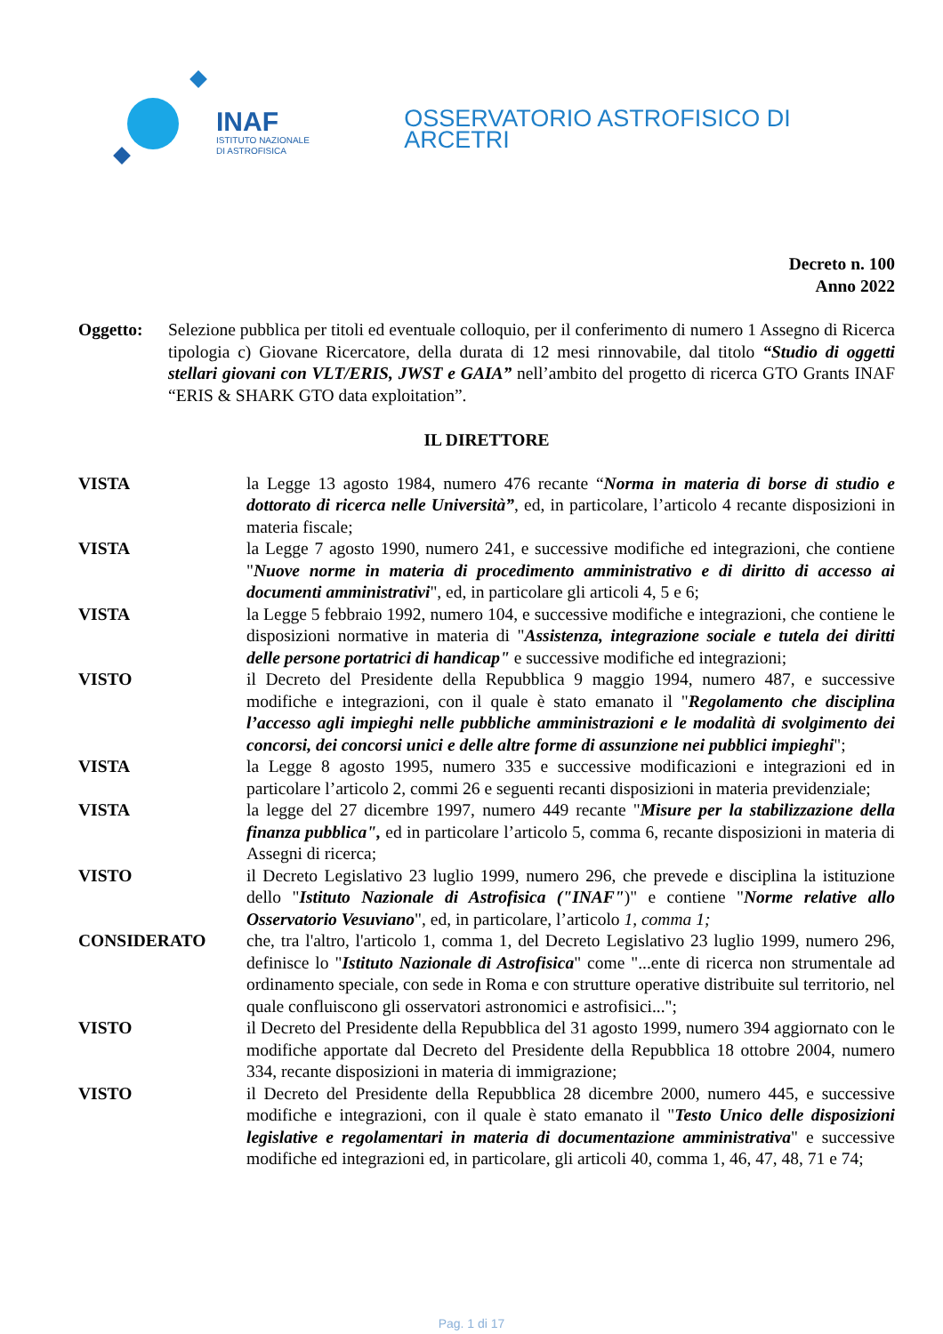INAF
ISTITUTO NAZIONALE
DI ASTROFISICA
OSSERVATORIO ASTROFISICO DI ARCETRI
Decreto n. 100
Anno 2022
Oggetto: Selezione pubblica per titoli ed eventuale colloquio, per il conferimento di numero 1 Assegno di Ricerca tipologia c) Giovane Ricercatore, della durata di 12 mesi rinnovabile, dal titolo “Studio di oggetti stellari giovani con VLT/ERIS, JWST e GAIA” nell’ambito del progetto di ricerca GTO Grants INAF “ERIS & SHARK GTO data exploitation”.
IL DIRETTORE
VISTA la Legge 13 agosto 1984, numero 476 recante “Norma in materia di borse di studio e dottorato di ricerca nelle Università”, ed, in particolare, l’articolo 4 recante disposizioni in materia fiscale;
VISTA la Legge 7 agosto 1990, numero 241, e successive modifiche ed integrazioni, che contiene "Nuove norme in materia di procedimento amministrativo e di diritto di accesso ai documenti amministrativi", ed, in particolare gli articoli 4, 5 e 6;
VISTA la Legge 5 febbraio 1992, numero 104, e successive modifiche e integrazioni, che contiene le disposizioni normative in materia di "Assistenza, integrazione sociale e tutela dei diritti delle persone portatrici di handicap" e successive modifiche ed integrazioni;
VISTO il Decreto del Presidente della Repubblica 9 maggio 1994, numero 487, e successive modifiche e integrazioni, con il quale è stato emanato il "Regolamento che disciplina l’accesso agli impieghi nelle pubbliche amministrazioni e le modalità di svolgimento dei concorsi, dei concorsi unici e delle altre forme di assunzione nei pubblici impieghi";
VISTA la Legge 8 agosto 1995, numero 335 e successive modificazioni e integrazioni ed in particolare l’articolo 2, commi 26 e seguenti recanti disposizioni in materia previdenziale;
VISTA la legge del 27 dicembre 1997, numero 449 recante "Misure per la stabilizzazione della finanza pubblica", ed in particolare l’articolo 5, comma 6, recante disposizioni in materia di Assegni di ricerca;
VISTO il Decreto Legislativo 23 luglio 1999, numero 296, che prevede e disciplina la istituzione dello "Istituto Nazionale di Astrofisica ("INAF")" e contiene "Norme relative allo Osservatorio Vesuviano", ed, in particolare, l’articolo 1, comma 1;
CONSIDERATO che, tra l'altro, l'articolo 1, comma 1, del Decreto Legislativo 23 luglio 1999, numero 296, definisce lo "Istituto Nazionale di Astrofisica" come "...ente di ricerca non strumentale ad ordinamento speciale, con sede in Roma e con strutture operative distribuite sul territorio, nel quale confluiscono gli osservatori astronomici e astrofisici...";
VISTO il Decreto del Presidente della Repubblica del 31 agosto 1999, numero 394 aggiornato con le modifiche apportate dal Decreto del Presidente della Repubblica 18 ottobre 2004, numero 334, recante disposizioni in materia di immigrazione;
VISTO il Decreto del Presidente della Repubblica 28 dicembre 2000, numero 445, e successive modifiche e integrazioni, con il quale è stato emanato il "Testo Unico delle disposizioni legislative e regolamentari in materia di documentazione amministrativa" e successive modifiche ed integrazioni ed, in particolare, gli articoli 40, comma 1, 46, 47, 48, 71 e 74;
Pag. 1 di 17